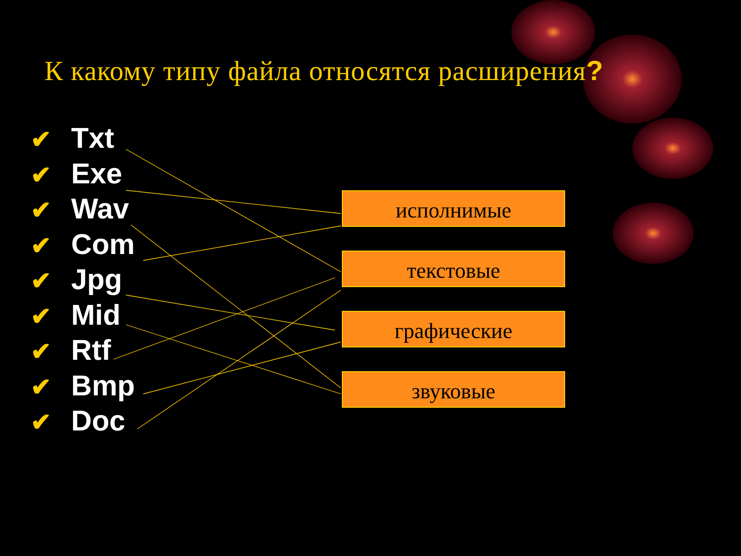К какому типу файла относятся расширения?
✔ Txt
✔ Exe
✔ Wav
✔ Com
✔ Jpg
✔ Mid
✔ Rtf
✔ Bmp
✔ Doc
исполнимые
текстовые
графические
звуковые